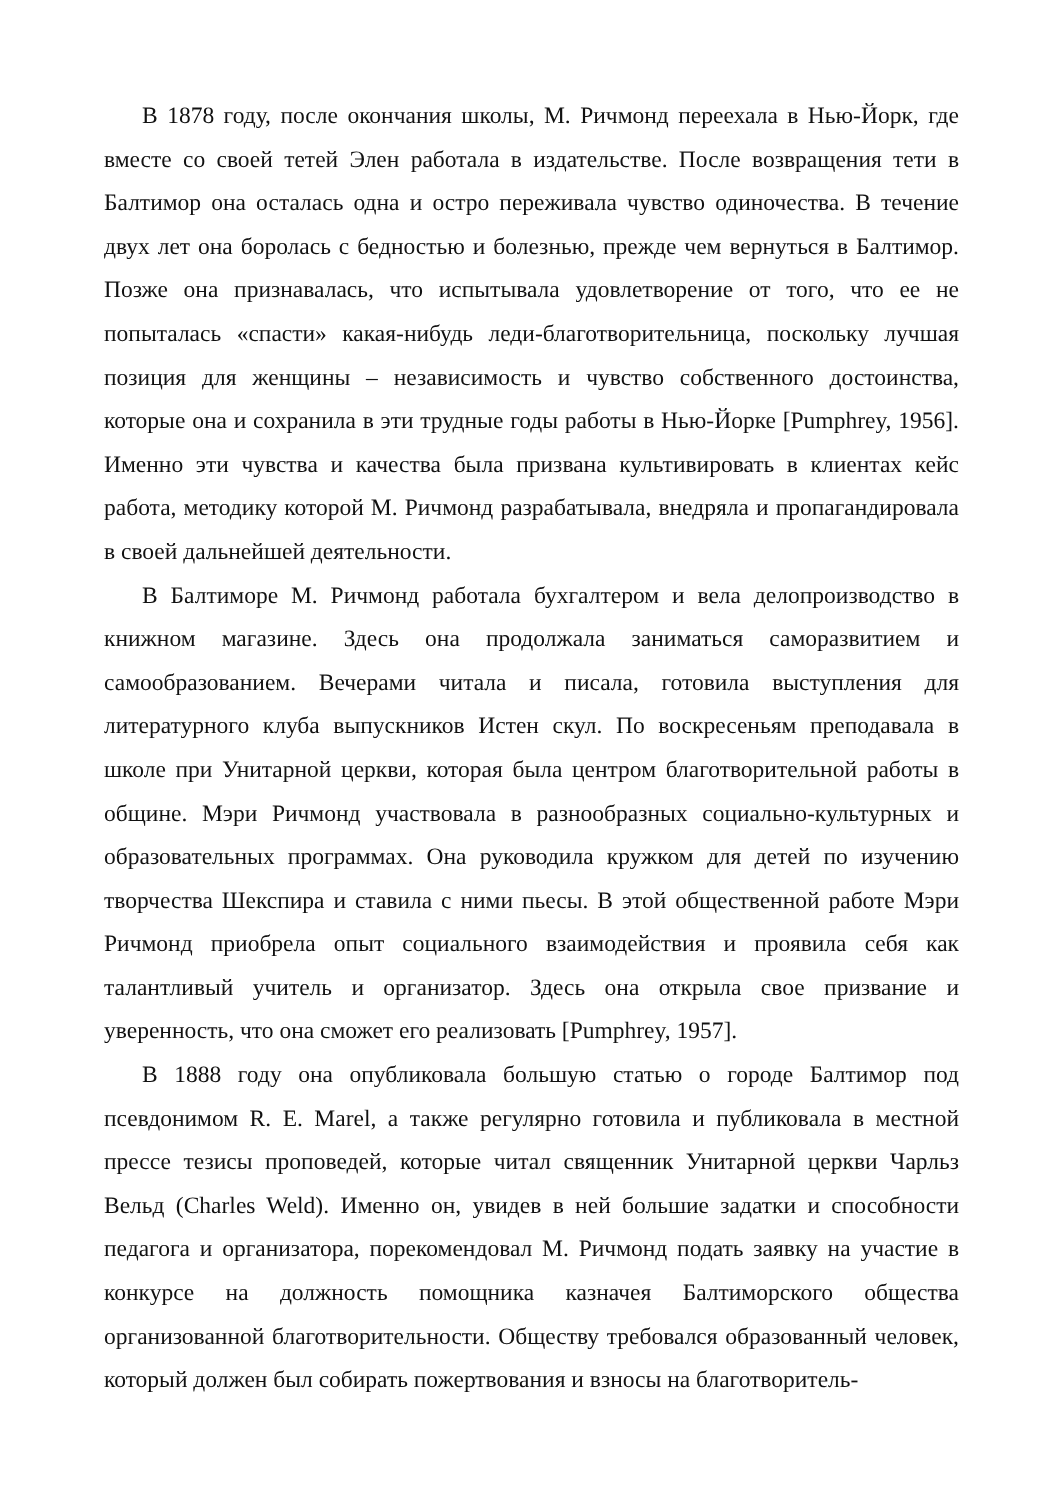В 1878 году, после окончания школы, М. Ричмонд переехала в Нью-Йорк, где вместе со своей тетей Элен работала в издательстве. После возвращения тети в Балтимор она осталась одна и остро переживала чувство одиночества. В течение двух лет она боролась с бедностью и болезнью, прежде чем вернуться в Балтимор. Позже она признавалась, что испытывала удовлетворение от того, что ее не попыталась «спасти» какая-нибудь леди-благотворительница, поскольку лучшая позиция для женщины – независимость и чувство собственного достоинства, которые она и сохранила в эти трудные годы работы в Нью-Йорке [Pumphrey, 1956]. Именно эти чувства и качества была призвана культивировать в клиентах кейс работа, методику которой М. Ричмонд разрабатывала, внедряла и пропагандировала в своей дальнейшей деятельности.
В Балтиморе М. Ричмонд работала бухгалтером и вела делопроизводство в книжном магазине. Здесь она продолжала заниматься саморазвитием и самообразованием. Вечерами читала и писала, готовила выступления для литературного клуба выпускников Истен скул. По воскресеньям преподавала в школе при Унитарной церкви, которая была центром благотворительной работы в общине. Мэри Ричмонд участвовала в разнообразных социально-культурных и образовательных программах. Она руководила кружком для детей по изучению творчества Шекспира и ставила с ними пьесы. В этой общественной работе Мэри Ричмонд приобрела опыт социального взаимодействия и проявила себя как талантливый учитель и организатор. Здесь она открыла свое призвание и уверенность, что она сможет его реализовать [Pumphrey, 1957].
В 1888 году она опубликовала большую статью о городе Балтимор под псевдонимом R. E. Marel, а также регулярно готовила и публиковала в местной прессе тезисы проповедей, которые читал священник Унитарной церкви Чарльз Вельд (Charles Weld). Именно он, увидев в ней большие задатки и способности педагога и организатора, порекомендовал М. Ричмонд подать заявку на участие в конкурсе на должность помощника казначея Балтиморского общества организованной благотворительности. Обществу требовался образованный человек, который должен был собирать пожертвования и взносы на благотворитель-